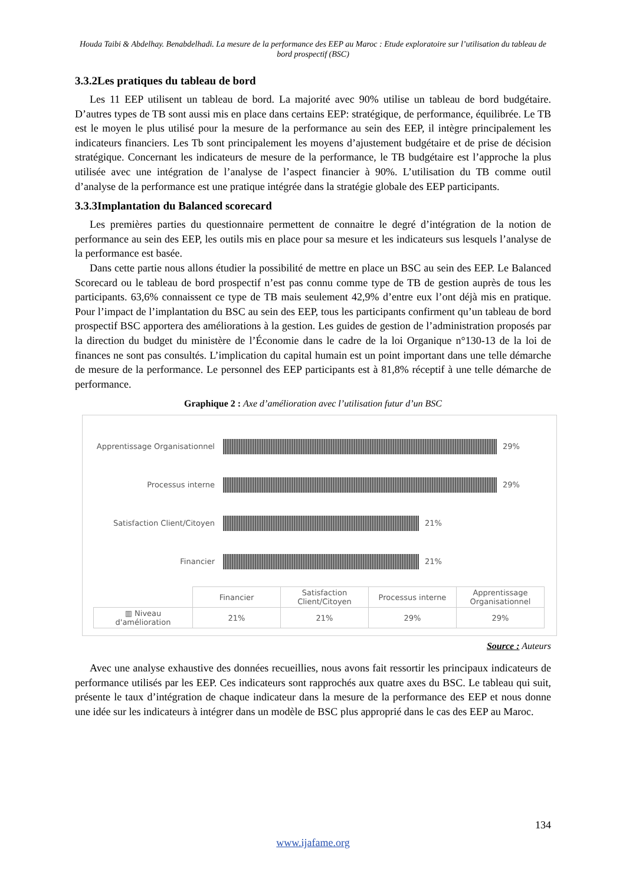Houda Taibi & Abdelhay. Benabdelhadi. La mesure de la performance des EEP au Maroc : Etude exploratoire sur l’utilisation du tableau de bord prospectif (BSC)
3.3.2Les pratiques du tableau de bord
Les 11 EEP utilisent un tableau de bord. La majorité avec 90% utilise un tableau de bord budgétaire. D’autres types de TB sont aussi mis en place dans certains EEP: stratégique, de performance, équilibrée. Le TB est le moyen le plus utilisé pour la mesure de la performance au sein des EEP, il intègre principalement les indicateurs financiers. Les Tb sont principalement les moyens d’ajustement budgétaire et de prise de décision stratégique. Concernant les indicateurs de mesure de la performance, le TB budgétaire est l’approche la plus utilisée avec une intégration de l’analyse de l’aspect financier à 90%. L’utilisation du TB comme outil d’analyse de la performance est une pratique intégrée dans la stratégie globale des EEP participants.
3.3.3Implantation du Balanced scorecard
Les premières parties du questionnaire permettent de connaitre le degré d’intégration de la notion de performance au sein des EEP, les outils mis en place pour sa mesure et les indicateurs sus lesquels l’analyse de la performance est basée.
Dans cette partie nous allons étudier la possibilité de mettre en place un BSC au sein des EEP. Le Balanced Scorecard ou le tableau de bord prospectif n’est pas connu comme type de TB de gestion auprès de tous les participants. 63,6% connaissent ce type de TB mais seulement 42,9% d’entre eux l’ont déjà mis en pratique. Pour l’impact de l’implantation du BSC au sein des EEP, tous les participants confirment qu’un tableau de bord prospectif BSC apportera des améliorations à la gestion. Les guides de gestion de l’administration proposés par la direction du budget du ministère de l’Économie dans le cadre de la loi Organique n°130-13 de la loi de finances ne sont pas consultés. L’implication du capital humain est un point important dans une telle démarche de mesure de la performance. Le personnel des EEP participants est à 81,8% réceptif à une telle démarche de performance.
Graphique 2 : Axe d’amélioration avec l’utilisation futur d’un BSC
Apprentissage Organisationnel
29%
Processus interne 29%
Satisfaction Client/Citoyen
21%
Financier 21%
| | Financier | Satisfaction Client/Citoyen | Processus interne | Apprentissage Organisationnel |
| ▥ Niveau d'amélioration | 21% | 21% | 29% | 29% |
Source : Auteurs
Avec une analyse exhaustive des données recueillies, nous avons fait ressortir les principaux indicateurs de performance utilisés par les EEP. Ces indicateurs sont rapprochés aux quatre axes du BSC. Le tableau qui suit, présente le taux d’intégration de chaque indicateur dans la mesure de la performance des EEP et nous donne une idée sur les indicateurs à intégrer dans un modèle de BSC plus approprié dans le cas des EEP au Maroc.
134
www.ijafame.org